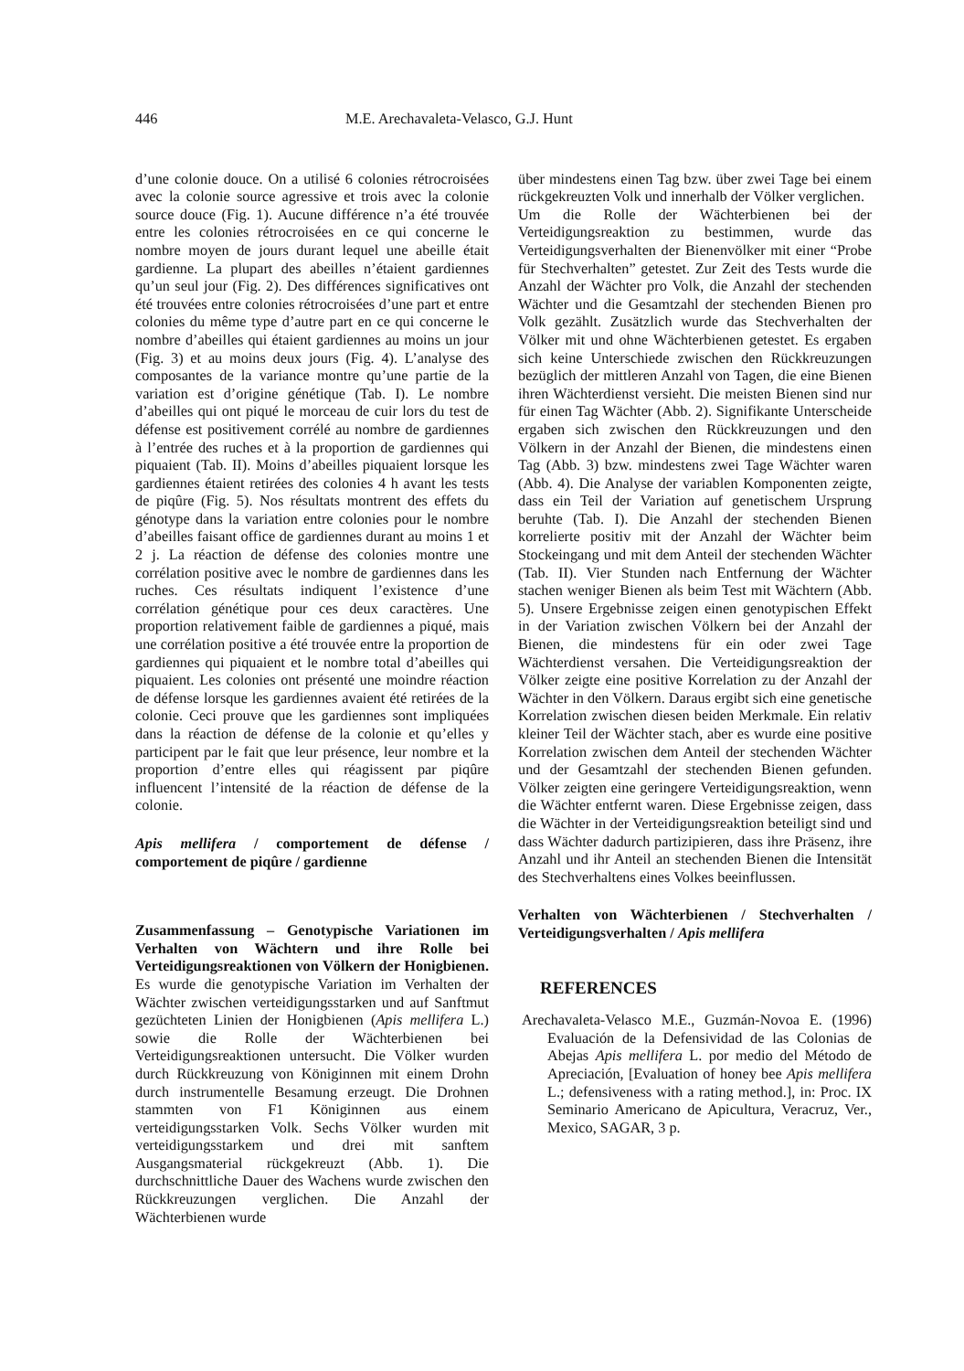446 M.E. Arechavaleta-Velasco, G.J. Hunt
d’une colonie douce. On a utilisé 6 colonies rétrocroisées avec la colonie source agressive et trois avec la colonie source douce (Fig. 1). Aucune différence n’a été trouvée entre les colonies rétrocroisées en ce qui concerne le nombre moyen de jours durant lequel une abeille était gardienne. La plupart des abeilles n’étaient gardiennes qu’un seul jour (Fig. 2). Des différences significatives ont été trouvées entre colonies rétrocroisées d’une part et entre colonies du même type d’autre part en ce qui concerne le nombre d’abeilles qui étaient gardiennes au moins un jour (Fig. 3) et au moins deux jours (Fig. 4). L’analyse des composantes de la variance montre qu’une partie de la variation est d’origine génétique (Tab. I). Le nombre d’abeilles qui ont piqué le morceau de cuir lors du test de défense est positivement corrélé au nombre de gardiennes à l’entrée des ruches et à la proportion de gardiennes qui piquaient (Tab. II). Moins d’abeilles piquaient lorsque les gardiennes étaient retirées des colonies 4 h avant les tests de piqûre (Fig. 5). Nos résultats montrent des effets du génotype dans la variation entre colonies pour le nombre d’abeilles faisant office de gardiennes durant au moins 1 et 2 j. La réaction de défense des colonies montre une corrélation positive avec le nombre de gardiennes dans les ruches. Ces résultats indiquent l’existence d’une corrélation génétique pour ces deux caractères. Une proportion relativement faible de gardiennes a piqué, mais une corrélation positive a été trouvée entre la proportion de gardiennes qui piquaient et le nombre total d’abeilles qui piquaient. Les colonies ont présenté une moindre réaction de défense lorsque les gardiennes avaient été retirées de la colonie. Ceci prouve que les gardiennes sont impliquées dans la réaction de défense de la colonie et qu’elles y participent par le fait que leur présence, leur nombre et la proportion d’entre elles qui réagissent par piqûre influencent l’intensité de la réaction de défense de la colonie.
Apis mellifera / comportement de défense / comportement de piqûre / gardienne
Zusammenfassung – Genotypische Variationen im Verhalten von Wächtern und ihre Rolle bei Verteidigungsreaktionen von Völkern der Honigbienen. Es wurde die genotypische Variation im Verhalten der Wächter zwischen verteidigungsstarken und auf Sanftmut gezüchteten Linien der Honigbienen (Apis mellifera L.) sowie die Rolle der Wächterbienen bei Verteidigungsreaktionen untersucht. Die Völker wurden durch Rückkreuzung von Königinnen mit einem Drohn durch instrumentelle Besamung erzeugt. Die Drohnen stammten von F1 Königinnen aus einem verteidigungsstarken Volk. Sechs Völker wurden mit verteidigungsstarkem und drei mit sanftem Ausgangsmaterial rückgekreuzt (Abb. 1). Die durchschnittliche Dauer des Wachens wurde zwischen den Rückkreuzungen verglichen. Die Anzahl der Wächterbienen wurde
über mindestens einen Tag bzw. über zwei Tage bei einem rückgekreuzten Volk und innerhalb der Völker verglichen.
Um die Rolle der Wächterbienen bei der Verteidigungsreaktion zu bestimmen, wurde das Verteidigungsverhalten der Bienenvölker mit einer “Probe für Stechverhalten” getestet. Zur Zeit des Tests wurde die Anzahl der Wächter pro Volk, die Anzahl der stechenden Wächter und die Gesamtzahl der stechenden Bienen pro Volk gezählt. Zusätzlich wurde das Stechverhalten der Völker mit und ohne Wächterbienen getestet. Es ergaben sich keine Unterschiede zwischen den Rückkreuzungen bezüglich der mittleren Anzahl von Tagen, die eine Bienen ihren Wächterdienst versieht. Die meisten Bienen sind nur für einen Tag Wächter (Abb. 2). Signifikante Unterscheide ergaben sich zwischen den Rückkreuzungen und den Völkern in der Anzahl der Bienen, die mindestens einen Tag (Abb. 3) bzw. mindestens zwei Tage Wächter waren (Abb. 4). Die Analyse der variablen Komponenten zeigte, dass ein Teil der Variation auf genetischem Ursprung beruhte (Tab. I). Die Anzahl der stechenden Bienen korrelierte positiv mit der Anzahl der Wächter beim Stockeingang und mit dem Anteil der stechenden Wächter (Tab. II). Vier Stunden nach Entfernung der Wächter stachen weniger Bienen als beim Test mit Wächtern (Abb. 5). Unsere Ergebnisse zeigen einen genotypischen Effekt in der Variation zwischen Völkern bei der Anzahl der Bienen, die mindestens für ein oder zwei Tage Wächterdienst versahen. Die Verteidigungsreaktion der Völker zeigte eine positive Korrelation zu der Anzahl der Wächter in den Völkern. Daraus ergibt sich eine genetische Korrelation zwischen diesen beiden Merkmale. Ein relativ kleiner Teil der Wächter stach, aber es wurde eine positive Korrelation zwischen dem Anteil der stechenden Wächter und der Gesamtzahl der stechenden Bienen gefunden. Völker zeigten eine geringere Verteidigungsreaktion, wenn die Wächter entfernt waren. Diese Ergebnisse zeigen, dass die Wächter in der Verteidigungsreaktion beteiligt sind und dass Wächter dadurch partizipieren, dass ihre Präsenz, ihre Anzahl und ihr Anteil an stechenden Bienen die Intensität des Stechverhaltens eines Volkes beeinflussen.
Verhalten von Wächterbienen / Stechverhalten / Verteidigungsverhalten / Apis mellifera
REFERENCES
Arechavaleta-Velasco M.E., Guzmán-Novoa E. (1996) Evaluación de la Defensividad de las Colonias de Abejas Apis mellifera L. por medio del Método de Apreciación, [Evaluation of honey bee Apis mellifera L.; defensiveness with a rating method.], in: Proc. IX Seminario Americano de Apicultura, Veracruz, Ver., Mexico, SAGAR, 3 p.